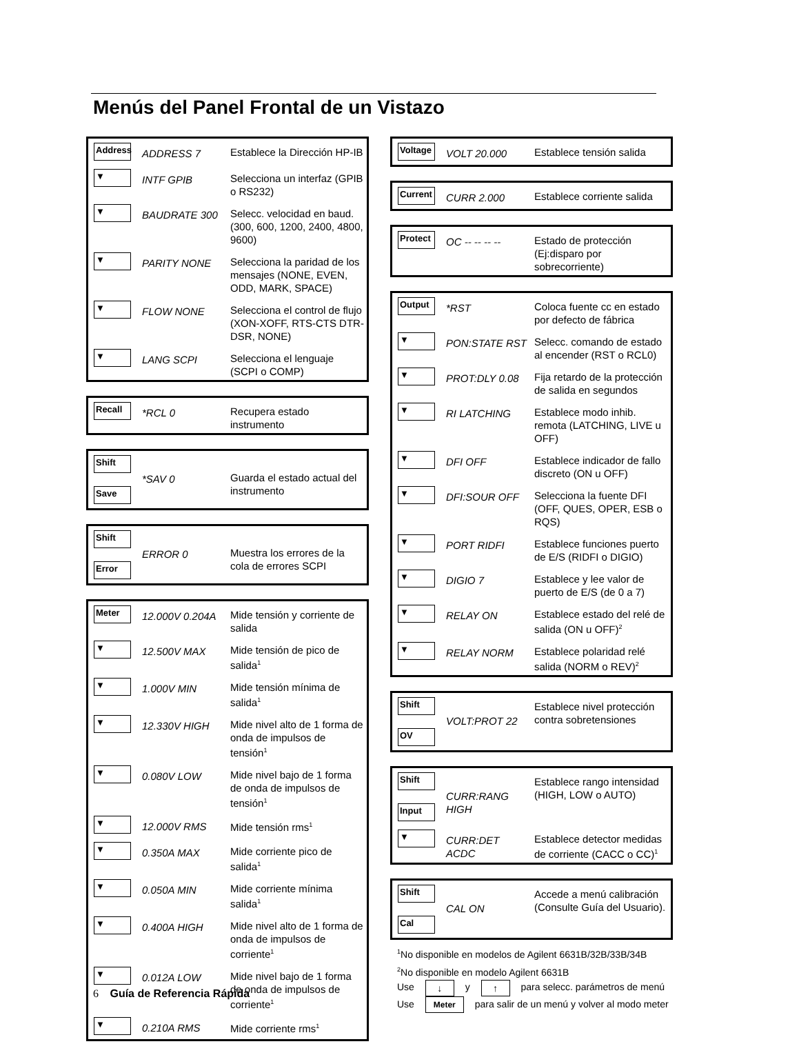Menús del Panel Frontal de un Vistazo
| Address | ADDRESS 7 | Establece la Dirección HP-IB |
| ▼ | INTF GPIB | Selecciona un interfaz (GPIB o RS232) |
| ▼ | BAUDRATE 300 | Selecc. velocidad en baud. (300, 600, 1200, 2400, 4800, 9600) |
| ▼ | PARITY NONE | Selecciona la paridad de los mensajes (NONE, EVEN, ODD, MARK, SPACE) |
| ▼ | FLOW NONE | Selecciona el control de flujo (XON-XOFF, RTS-CTS DTR-DSR, NONE) |
| ▼ | LANG SCPI | Selecciona el lenguaje (SCPI o COMP) |
| Recall | *RCL 0 | Recupera estado instrumento |
| Shift Save | *SAV 0 | Guarda el estado actual del instrumento |
| Shift Error | ERROR 0 | Muestra los errores de la cola de errores SCPI |
| Meter | 12.000V 0.204A | Mide tensión y corriente de salida |
| ▼ | 12.500V MAX | Mide tensión de pico de salida<sup>1</sup> |
| ▼ | 1.000V MIN | Mide tensión mínima de salida<sup>1</sup> |
| ▼ | 12.330V HIGH | Mide nivel alto de 1 forma de onda de impulsos de tensión<sup>1</sup> |
| ▼ | 0.080V LOW | Mide nivel bajo de 1 forma de onda de impulsos de tensión<sup>1</sup> |
| ▼ | 12.000V RMS | Mide tensión rms<sup>1</sup> |
| ▼ | 0.350A MAX | Mide corriente pico de salida<sup>1</sup> |
| ▼ | 0.050A MIN | Mide corriente mínima salida<sup>1</sup> |
| ▼ | 0.400A HIGH | Mide nivel alto de 1 forma de onda de impulsos de corriente<sup>1</sup> |
| ▼ | 0.012A LOW | Mide nivel bajo de 1 forma de onda de impulsos de corriente<sup>1</sup> |
| ▼ | 0.210A RMS | Mide corriente rms<sup>1</sup> |
| Voltage | VOLT 20.000 | Establece tensión salida |
| Current | CURR 2.000 | Establece corriente salida |
| Protect | OC -- -- -- -- | Estado de protección (Ej:disparo por sobrecorriente) |
| Output | *RST | Coloca fuente cc en estado por defecto de fábrica |
| ▼ | PON:STATE RST | Selecc. comando de estado al encender (RST o RCL0) |
| ▼ | PROT:DLY 0.08 | Fija retardo de la protección de salida en segundos |
| ▼ | RI LATCHING | Establece modo inhib. remota (LATCHING, LIVE u OFF) |
| ▼ | DFI OFF | Establece indicador de fallo discreto (ON u OFF) |
| ▼ | DFI:SOUR OFF | Selecciona la fuente DFI (OFF, QUES, OPER, ESB o RQS) |
| ▼ | PORT RIDFI | Establece funciones puerto de E/S (RIDFI o DIGIO) |
| ▼ | DIGIO 7 | Establece y lee valor de puerto de E/S (de 0 a 7) |
| ▼ | RELAY ON | Establece estado del relé de salida (ON u OFF)<sup>2</sup> |
| ▼ | RELAY NORM | Establece polaridad relé salida (NORM o REV)<sup>2</sup> |
| Shift OV | VOLT:PROT 22 | Establece nivel protección contra sobretensiones |
| Shift Input | CURR:RANG HIGH | Establece rango intensidad (HIGH, LOW o AUTO) |
| ▼ | CURR:DET ACDC | Establece detector medidas de corriente (CACC o CC)<sup>1</sup> |
| Shift Cal | CAL ON | Accede a menú calibración (Consulte Guía del Usuario). |
<sup>1</sup> No disponible en modelos de Agilent 6631B/32B/33B/34B
<sup>2</sup> No disponible en modelo Agilent 6631B
Use ↓ y ↑ para selecc. parámetros de menú
Use Meter para salir de un menú y volver al modo meter
6 Guía de Referencia Rápida